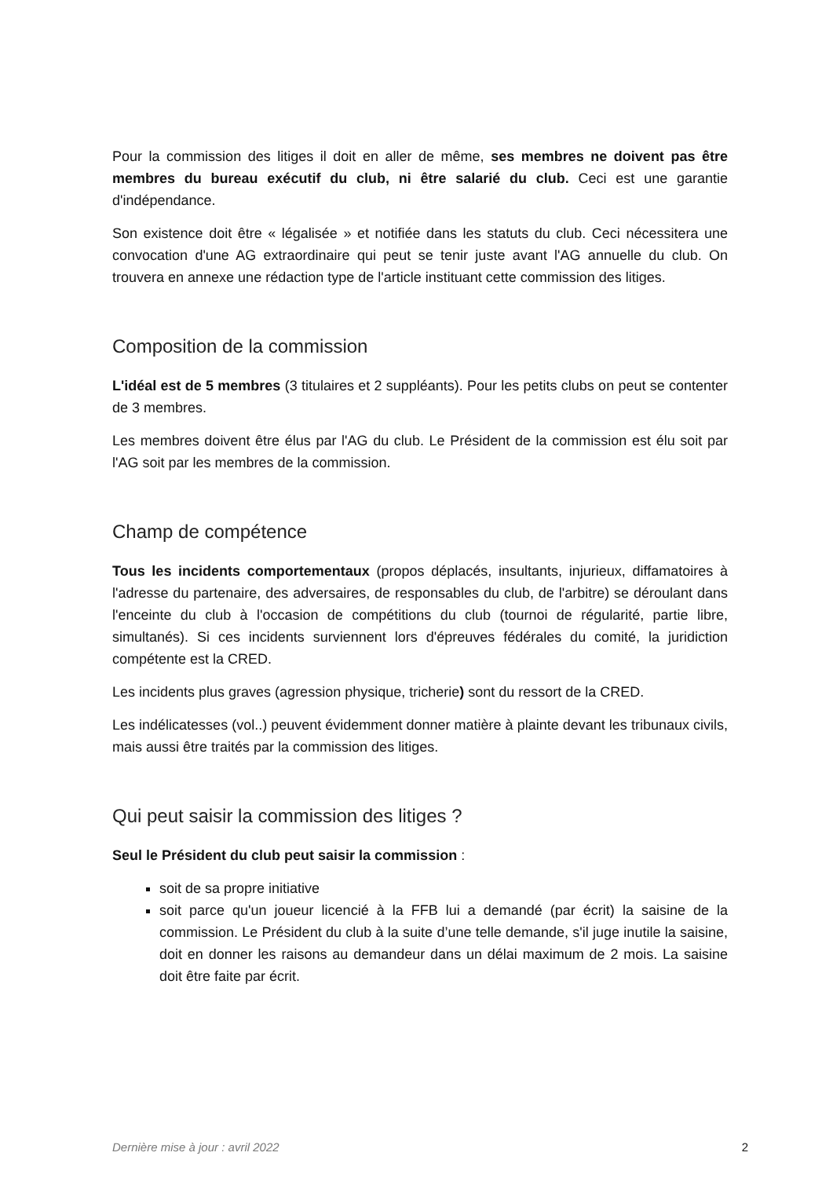Pour la commission des litiges il doit en aller de même, ses membres ne doivent pas être membres du bureau exécutif du club, ni être salarié du club. Ceci est une garantie d'indépendance.
Son existence doit être « légalisée » et notifiée dans les statuts du club. Ceci nécessitera une convocation d'une AG extraordinaire qui peut se tenir juste avant l'AG annuelle du club. On trouvera en annexe une rédaction type de l'article instituant cette commission des litiges.
Composition de la commission
L'idéal est de 5 membres (3 titulaires et 2 suppléants). Pour les petits clubs on peut se contenter de 3 membres.
Les membres doivent être élus par l'AG du club. Le Président de la commission est élu soit par l'AG soit par les membres de la commission.
Champ de compétence
Tous les incidents comportementaux (propos déplacés, insultants, injurieux, diffamatoires à l'adresse du partenaire, des adversaires, de responsables du club, de l'arbitre) se déroulant dans l'enceinte du club à l'occasion de compétitions du club (tournoi de régularité, partie libre, simultanés). Si ces incidents surviennent lors d'épreuves fédérales du comité, la juridiction compétente est la CRED.
Les incidents plus graves (agression physique, tricherie) sont du ressort de la CRED.
Les indélicatesses (vol..) peuvent évidemment donner matière à plainte devant les tribunaux civils, mais aussi être traités par la commission des litiges.
Qui peut saisir la commission des litiges ?
Seul le Président du club peut saisir la commission :
soit de sa propre initiative
soit parce qu'un joueur licencié à la FFB lui a demandé (par écrit) la saisine de la commission. Le Président du club à la suite d’une telle demande, s'il juge inutile la saisine, doit en donner les raisons au demandeur dans un délai maximum de 2 mois. La saisine doit être faite par écrit.
Dernière mise à jour : avril 2022 2